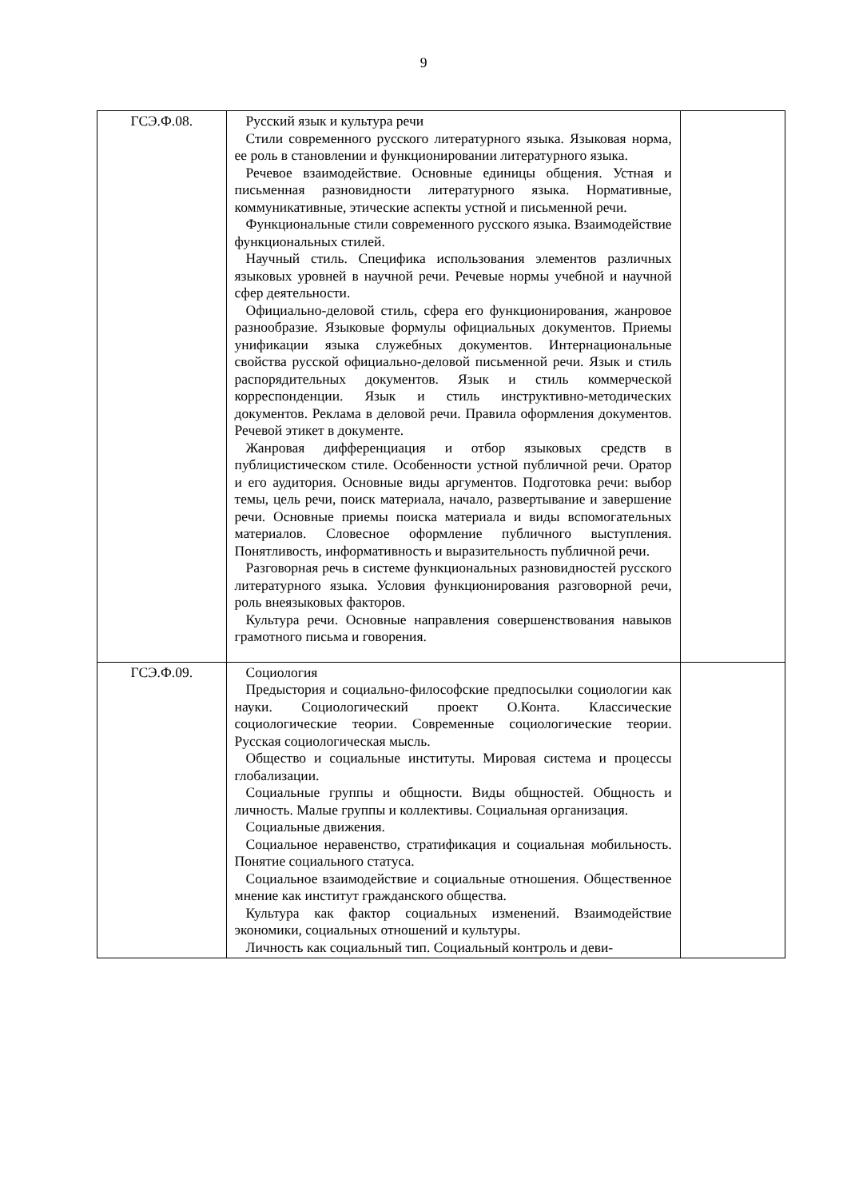9
| ГСЭ.Ф.08. | Русский язык и культура речи Стили современного русского литературного языка. Языковая норма, ее роль в становлении и функционировании литературного языка. Речевое взаимодействие. Основные единицы общения. Устная и письменная разновидности литературного языка. Нормативные, коммуникативные, этические аспекты устной и письменной речи. Функциональные стили современного русского языка. Взаимодействие функциональных стилей. Научный стиль. Специфика использования элементов различных языковых уровней в научной речи. Речевые нормы учебной и научной сфер деятельности. Официально-деловой стиль, сфера его функционирования, жанровое разнообразие. Языковые формулы официальных документов. Приемы унификации языка служебных документов. Интернациональные свойства русской официально-деловой письменной речи. Язык и стиль распорядительных документов. Язык и стиль коммерческой корреспонденции. Язык и стиль инструктивно-методических документов. Реклама в деловой речи. Правила оформления документов. Речевой этикет в документе. Жанровая дифференциация и отбор языковых средств в публицистическом стиле. Особенности устной публичной речи. Оратор и его аудитория. Основные виды аргументов. Подготовка речи: выбор темы, цель речи, поиск материала, начало, развертывание и завершение речи. Основные приемы поиска материала и виды вспомогательных материалов. Словесное оформление публичного выступления. Понятливость, информативность и выразительность публичной речи. Разговорная речь в системе функциональных разновидностей русского литературного языка. Условия функционирования разговорной речи, роль внеязыковых факторов. Культура речи. Основные направления совершенствования навыков грамотного письма и говорения. | |
| ГСЭ.Ф.09. | Социология Предыстория и социально-философские предпосылки социологии как науки. Социологический проект О.Конта. Классические социологические теории. Современные социологические теории. Русская социологическая мысль. Общество и социальные институты. Мировая система и процессы глобализации. Социальные группы и общности. Виды общностей. Общность и личность. Малые группы и коллективы. Социальная организация. Социальные движения. Социальное неравенство, стратификация и социальная мобильность. Понятие социального статуса. Социальное взаимодействие и социальные отношения. Общественное мнение как институт гражданского общества. Культура как фактор социальных изменений. Взаимодействие экономики, социальных отношений и культуры. Личность как социальный тип. Социальный контроль и деви- | |